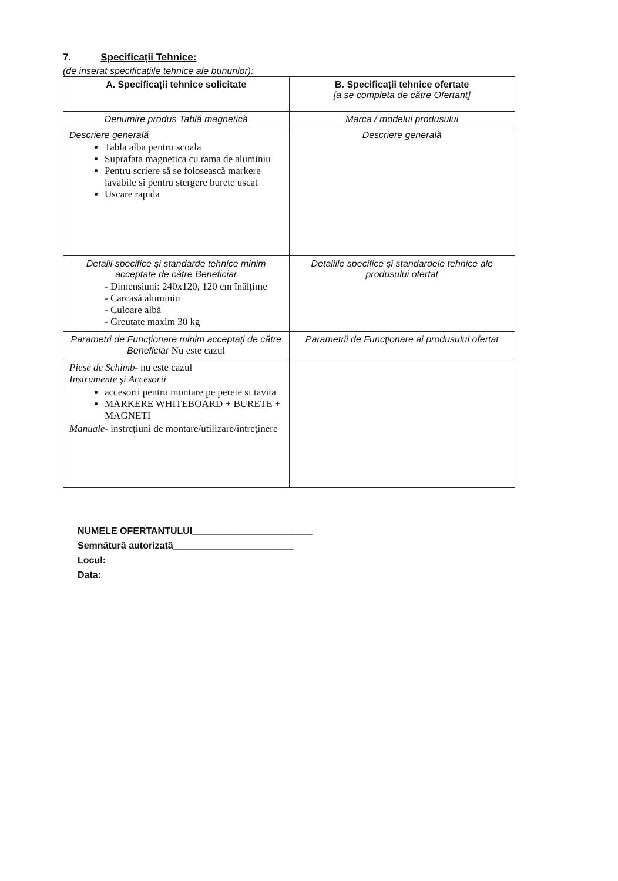7. Specificații Tehnice:
(de inserat specificațiile tehnice ale bunurilor):
| A. Specificații tehnice solicitate | B. Specificații tehnice ofertate [a se completa de către Ofertant] |
| Denumire produs Tablă magnetică | Marca / modelul produsului |
| Descriere generală Tabla alba pentru scoala Suprafata magnetica cu rama de aluminiu Pentru scriere să se folosească markere lavabile si pentru stergere burete uscat Uscare rapida | Descriere generală |
| Detalii specifice şi standarde tehnice minim acceptate de către Beneficiar - Dimensiuni: 240x120, 120 cm înălțime - Carcasă aluminiu - Culoare albă - Greutate maxim 30 kg | Detaliile specifice şi standardele tehnice ale produsului ofertat |
| Parametri de Funcţionare minim acceptaţi de către Beneficiar Nu este cazul | Parametrii de Funcţionare ai produsului ofertat |
| Piese de Schimb - nu este cazul Instrumente şi Accesorii accesorii pentru montare pe perete si tavita MARKERE WHITEBOARD + BURETE + MAGNETI Manuale - instrcțiuni de montare/utilizare/întreținere | |
NUMELE OFERTANTULUI_______________________
Semnătură autorizată_______________________
Locul:
Data: